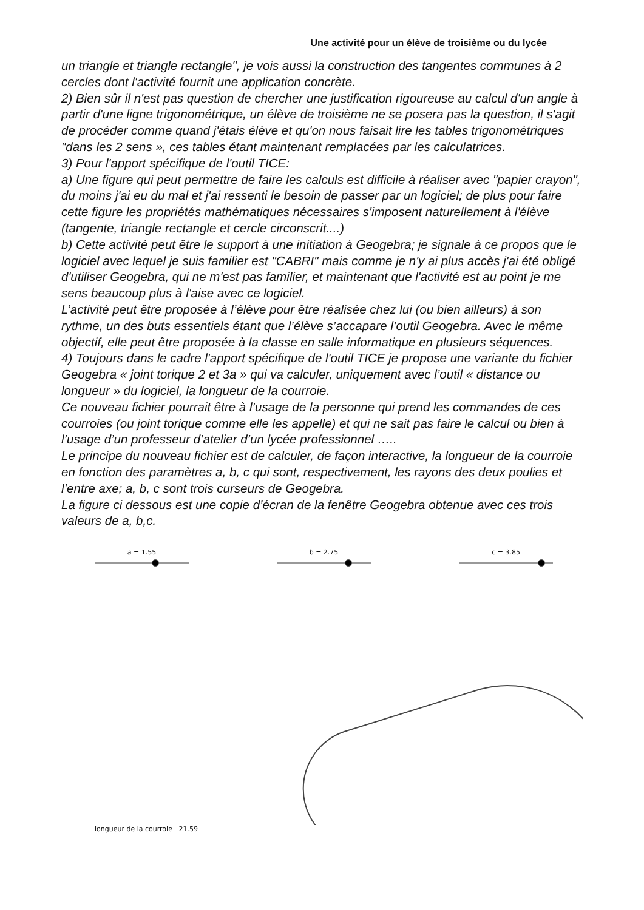Une activité pour un élève de troisième ou du lycée
un triangle et triangle rectangle", je vois aussi la construction des tangentes communes à 2 cercles dont l'activité fournit une application concrète.
2) Bien sûr il n'est pas question de chercher une justification rigoureuse au calcul d'un angle à partir d'une ligne trigonométrique, un élève de troisième ne se posera pas la question, il s'agit de procéder comme quand j'étais élève et qu'on nous faisait lire les tables trigonométriques "dans les 2 sens », ces tables étant maintenant remplacées par les calculatrices.
3) Pour l'apport spécifique de l'outil TICE:
a) Une figure qui peut permettre de faire les calculs est difficile à réaliser avec "papier crayon", du moins j'ai eu du mal et j'ai ressenti le besoin de passer par un logiciel; de plus pour faire cette figure les propriétés mathématiques nécessaires s'imposent naturellement à l'élève (tangente, triangle rectangle et cercle circonscrit....)
b) Cette activité peut être le support à une initiation à Geogebra; je signale à ce propos que le logiciel avec lequel je suis familier est "CABRI" mais comme je n'y ai plus accès j'ai été obligé d'utiliser Geogebra, qui ne m'est pas familier, et maintenant que l'activité est au point je me sens beaucoup plus à l'aise avec ce logiciel.
L’activité peut être proposée à l’élève pour être réalisée chez lui (ou bien ailleurs) à son rythme, un des buts essentiels étant que l’élève s’accapare l’outil Geogebra. Avec le même objectif, elle peut être proposée à la classe en salle informatique en plusieurs séquences.
4) Toujours dans le cadre l'apport spécifique de l'outil TICE je propose une variante du fichier Geogebra « joint torique 2 et 3a » qui va calculer, uniquement avec l’outil « distance ou longueur » du logiciel, la longueur de la courroie.
Ce nouveau fichier pourrait être à l’usage de la personne qui prend les commandes de ces courroies (ou joint torique comme elle les appelle) et qui ne sait pas faire le calcul ou bien à l’usage d’un professeur d’atelier d’un lycée professionnel …..
Le principe du nouveau fichier est de calculer, de façon interactive, la longueur de la courroie en fonction des paramètres a, b, c qui sont, respectivement, les rayons des deux poulies et l’entre axe; a, b, c sont trois curseurs de Geogebra.
La figure ci dessous est une copie d’écran de la fenêtre Geogebra obtenue avec ces trois valeurs de a, b,c.
a = 1.55 b = 2.75 c = 3.85
longueur de la courroie 21.59